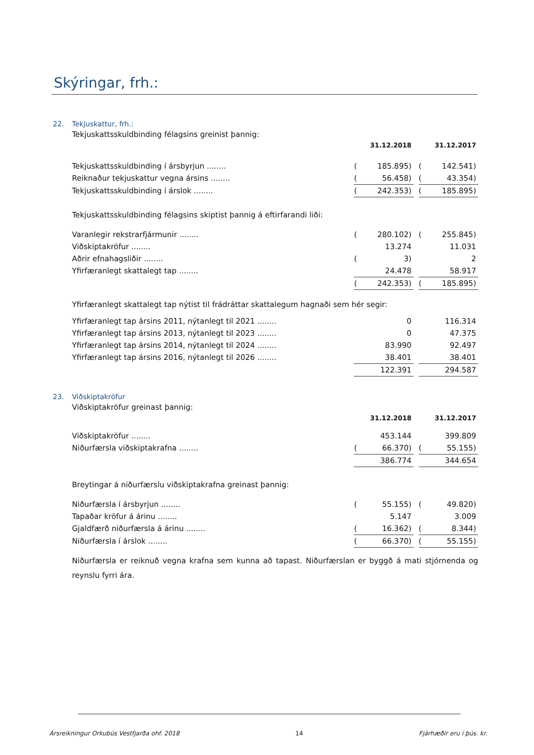Skýringar, frh.:
22. Tekjuskattur, frh.:
Tekjuskattsskuldbinding félagsins greinist þannig:
| | 31.12.2018 | | | 31.12.2017 | |
| Tekjuskattsskuldbinding í ársbyrjun ........ | ( | 185.895) | | ( | 142.541) |
| Reiknaður tekjuskattur vegna ársins ........ | ( | 56.458) | | ( | 43.354) |
| Tekjuskattsskuldbinding í árslok ........ | ( | 242.353) | | ( | 185.895) |
Tekjuskattsskuldbinding félagsins skiptist þannig á eftirfarandi liði:
| Varanlegir rekstrarfjármunir ........ | ( | 280.102) | | ( | 255.845) |
| Viðskiptakröfur ........ | | 13.274 | | | 11.031 |
| Aðrir efnahagsliðir ........ | ( | 3) | | | 2 |
| Yfirfæranlegt skattalegt tap ........ | | 24.478 | | | 58.917 |
| | ( | 242.353) | | ( | 185.895) |
Yfirfæranlegt skattalegt tap nýtist til frádráttar skattalegum hagnaði sem hér segir:
| Yfirfæranlegt tap ársins 2011, nýtanlegt til 2021 ........ | | 0 | | | 116.314 |
| Yfirfæranlegt tap ársins 2013, nýtanlegt til 2023 ........ | | 0 | | | 47.375 |
| Yfirfæranlegt tap ársins 2014, nýtanlegt til 2024 ........ | | 83.990 | | | 92.497 |
| Yfirfæranlegt tap ársins 2016, nýtanlegt til 2026 ........ | | 38.401 | | | 38.401 |
| | | 122.391 | | | 294.587 |
23. Viðskiptakröfur
Viðskiptakröfur greinast þannig:
| | 31.12.2018 | | | 31.12.2017 | |
| Viðskiptakröfur ........ | | 453.144 | | | 399.809 |
| Niðurfærsla viðskiptakrafna ........ | ( | 66.370) | | ( | 55.155) |
| | | 386.774 | | | 344.654 |
Breytingar á niðurfærslu viðskiptakrafna greinast þannig:
| Niðurfærsla í ársbyrjun ........ | ( | 55.155) | | ( | 49.820) |
| Tapaðar kröfur á árinu ........ | | 5.147 | | | 3.009 |
| Gjaldfærð niðurfærsla á árinu ........ | ( | 16.362) | | ( | 8.344) |
| Niðurfærsla í árslok ........ | ( | 66.370) | | ( | 55.155) |
Niðurfærsla er reiknuð vegna krafna sem kunna að tapast. Niðurfærslan er byggð á mati stjórnenda og reynslu fyrri ára.
Ársreikningur Orkubús Vestfjarða ohf. 2018 14 Fjárhæðir eru í þús. kr.